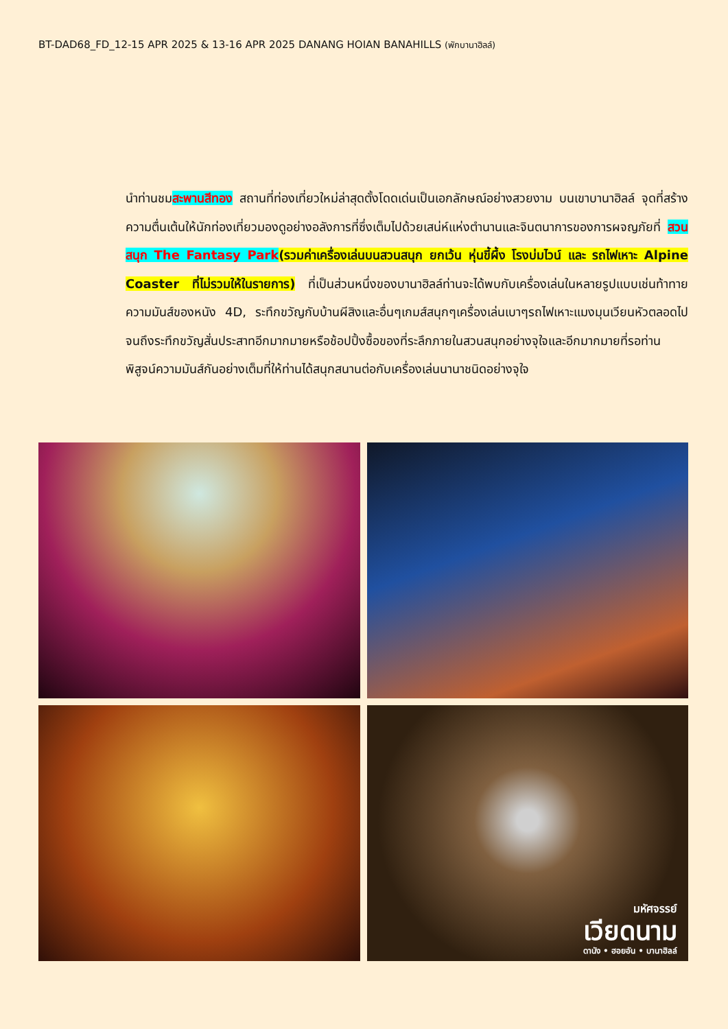BT-DAD68_FD_12-15 APR 2025 & 13-16 APR 2025 DANANG HOIAN BANAHILLS (พักบานาฮิลล์)
นำท่านชมสะพานสีทอง สถานที่ท่องเที่ยวใหม่ล่าสุดตั้งโดดเด่นเป็นเอกลักษณ์อย่างสวยงาม บนเขาบานาฮิลล์ จุดที่สร้างความตื่นเต้นให้นักท่องเที่ยวมองดูอย่างอลังการที่ซึ่งเต็มไปด้วยเสน่ห์แห่งตำนานและจินตนาการของการผจญภัยที่ สวนสนุก The Fantasy Park(รวมค่าเครื่องเล่นบนสวนสนุก ยกเว้น หุ่นขี้ผึ้ง โรงบ่มไวน์ และ รถไฟเหาะ Alpine Coaster ที่ไม่รวมให้ในรายการ) ที่เป็นส่วนหนึ่งของบานาฮิลล์ท่านจะได้พบกับเครื่องเล่นในหลายรูปแบบเช่นท้าทายความมันส์ของหนัง 4D, ระทึกขวัญกับบ้านผีสิงและอื่นๆเกมส์สนุกๆเครื่องเล่นเบาๆรถไฟเหาะแมงมุนเวียนหัวตลอดไปจนถึงระทึกขวัญสั่นประสาทอีกมากมายหรือช้อปปิ้งซื้อของที่ระลึกภายในสวนสนุกอย่างจุใจและอีกมากมายที่รอท่านพิสูจน์ความมันส์กันอย่างเต็มที่ให้ท่านได้สนุกสนานต่อกับเครื่องเล่นนานาชนิดอย่างจุใจ
มหัศจรรย์
เวียดนาม
ดานัง • ฮอยอัน • บานาฮิลล์